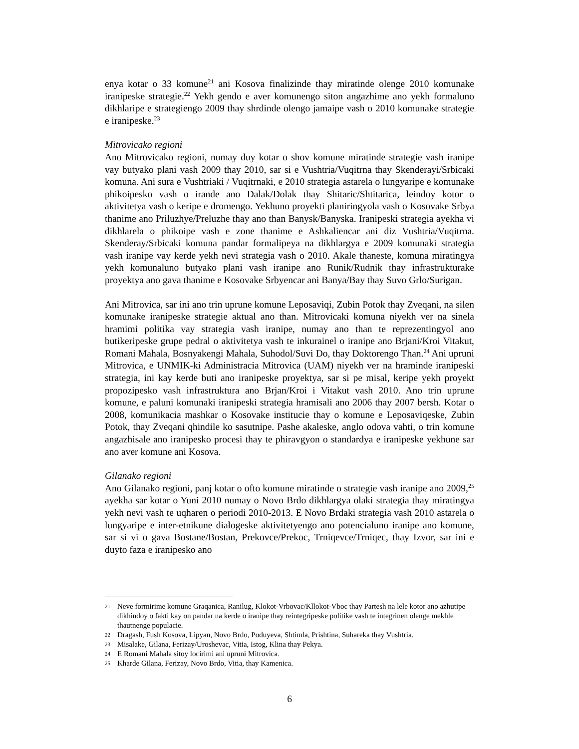enya kotar o 33 komune<sup>21</sup> ani Kosova finalizinde thay miratinde olenge 2010 komunake iranipeske strategie.<sup>22</sup> Yekh gendo e aver komunengo siton angazhime ano yekh formaluno dikhlaripe e strategiengo 2009 thay shrdinde olengo jamaipe vash o 2010 komunake strategie e iranipeske.<sup>23</sup>
Mitrovicako regioni
Ano Mitrovicako regioni, numay duy kotar o shov komune miratinde strategie vash iranipe vay butyako plani vash 2009 thay 2010, sar si e Vushtria/Vuqitrna thay Skenderayi/Srbicaki komuna. Ani sura e Vushtriaki / Vuqitrnaki, e 2010 strategia astarela o lungyaripe e komunake phikoipesko vash o irande ano Dalak/Dolak thay Shitaric/Shtitarica, leindoy kotor o aktivitetya vash o keripe e dromengo. Yekhuno proyekti planiringyola vash o Kosovake Srbya thanime ano Priluzhye/Preluzhe thay ano than Banysk/Banyska. Iranipeski strategia ayekha vi dikhlarela o phikoipe vash e zone thanime e Ashkaliencar ani diz Vushtria/Vuqitrna. Skenderay/Srbicaki komuna pandar formalipeya na dikhlargya e 2009 komunaki strategia vash iranipe vay kerde yekh nevi strategia vash o 2010. Akale thaneste, komuna miratingya yekh komunaluno butyako plani vash iranipe ano Runik/Rudnik thay infrastrukturake proyektya ano gava thanime e Kosovake Srbyencar ani Banya/Bay thay Suvo Grlo/Surigan.
Ani Mitrovica, sar ini ano trin uprune komune Leposaviqi, Zubin Potok thay Zveqani, na silen komunake iranipeske strategie aktual ano than. Mitrovicaki komuna niyekh ver na sinela hramimi politika vay strategia vash iranipe, numay ano than te reprezentingyol ano butikeripeske grupe pedral o aktivitetya vash te inkurainel o iranipe ano Brjani/Kroi Vitakut, Romani Mahala, Bosnyakengi Mahala, Suhodol/Suvi Do, thay Doktorengo Than.<sup>24</sup> Ani upruni Mitrovica, e UNMIK-ki Administracia Mitrovica (UAM) niyekh ver na hraminde iranipeski strategia, ini kay kerde buti ano iranipeske proyektya, sar si pe misal, keripe yekh proyekt propozipesko vash infrastruktura ano Brjan/Kroi i Vitakut vash 2010. Ano trin uprune komune, e paluni komunaki iranipeski strategia hramisali ano 2006 thay 2007 bersh. Kotar o 2008, komunikacia mashkar o Kosovake institucie thay o komune e Leposaviqeske, Zubin Potok, thay Zveqani qhindile ko sasutnipe. Pashe akaleske, anglo odova vahti, o trin komune angazhisale ano iranipesko procesi thay te phiravgyon o standardya e iranipeske yekhune sar ano aver komune ani Kosova.
Gilanako regioni
Ano Gilanako regioni, panj kotar o ofto komune miratinde o strategie vash iranipe ano 2009,<sup>25</sup> ayekha sar kotar o Yuni 2010 numay o Novo Brdo dikhlargya olaki strategia thay miratingya yekh nevi vash te uqharen o periodi 2010-2013. E Novo Brdaki strategia vash 2010 astarela o lungyaripe e inter-etnikune dialogeske aktivitetyengo ano potencialuno iranipe ano komune, sar si vi o gava Bostane/Bostan, Prekovce/Prekoc, Trniqevce/Trniqec, thay Izvor, sar ini e duyto faza e iranipesko ano
21 Neve formirime komune Graqanica, Ranilug, Klokot-Vrbovac/Kllokot-Vboc thay Partesh na lele kotor ano azhutipe dikhindoy o fakti kay on pandar na kerde o iranipe thay reintegripeske politike vash te integrinen olenge mekhle thautnenge populacie.
22 Dragash, Fush Kosova, Lipyan, Novo Brdo, Poduyeva, Shtimla, Prishtina, Suhareka thay Vushtria.
23 Misalake, Gilana, Ferizay/Uroshevac, Vitia, Istog, Klina thay Pekya.
24 E Romani Mahala sitoy locirimi ani upruni Mitrovica.
25 Kharde Gilana, Ferizay, Novo Brdo, Vitia, thay Kamenica.
6